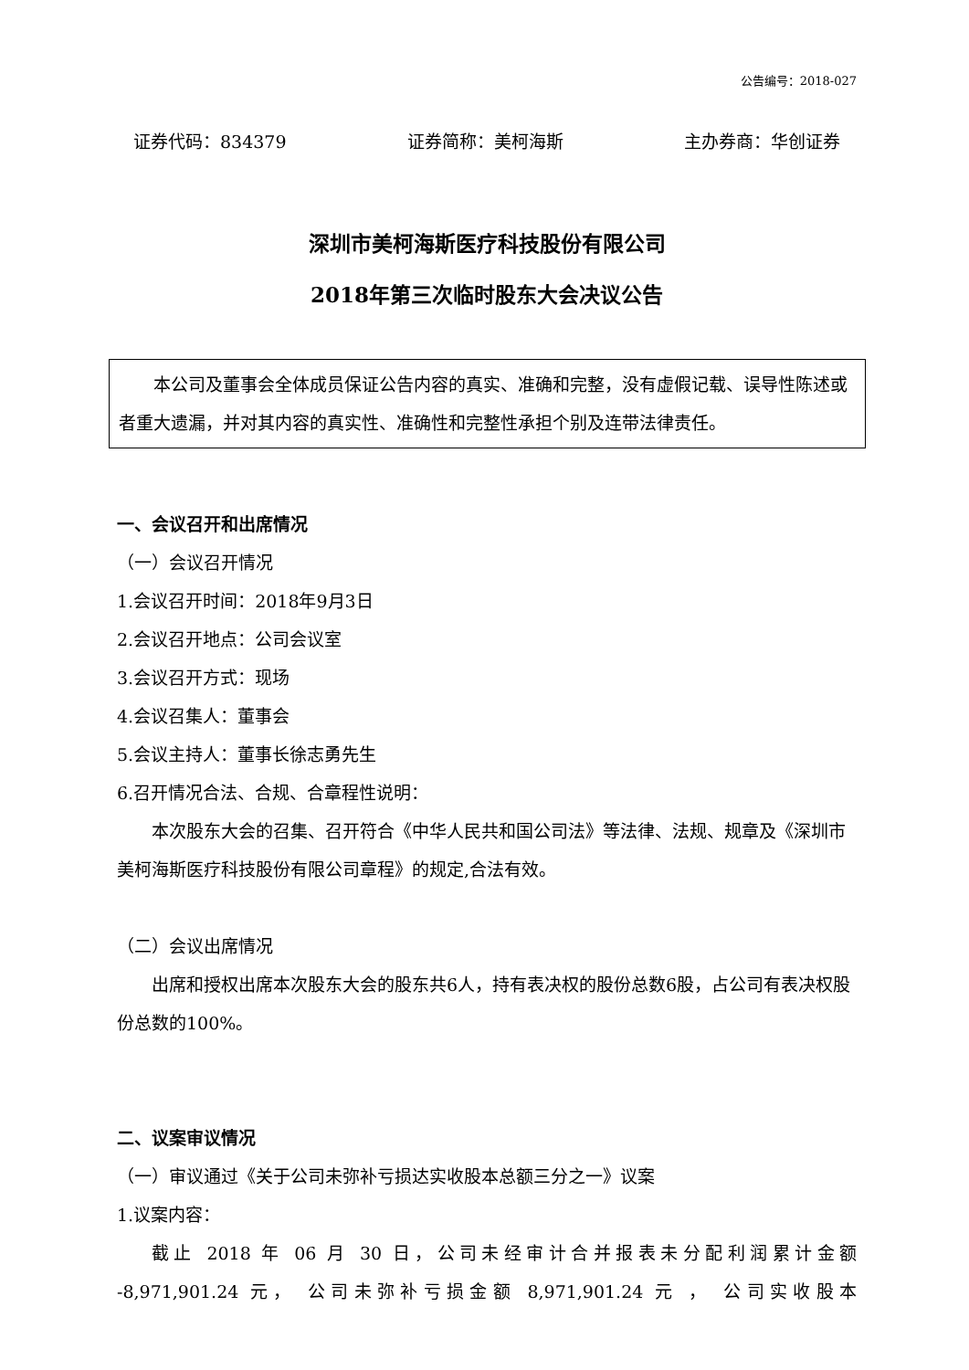公告编号：2018-027
证券代码：834379 证券简称：美柯海斯 主办券商：华创证券
深圳市美柯海斯医疗科技股份有限公司
2018年第三次临时股东大会决议公告
本公司及董事会全体成员保证公告内容的真实、准确和完整，没有虚假记载、误导性陈述或者重大遗漏，并对其内容的真实性、准确性和完整性承担个别及连带法律责任。
一、会议召开和出席情况
（一）会议召开情况
1.会议召开时间：2018年9月3日
2.会议召开地点：公司会议室
3.会议召开方式：现场
4.会议召集人：董事会
5.会议主持人：董事长徐志勇先生
6.召开情况合法、合规、合章程性说明：
本次股东大会的召集、召开符合《中华人民共和国公司法》等法律、法规、规章及《深圳市美柯海斯医疗科技股份有限公司章程》的规定,合法有效。
（二）会议出席情况
出席和授权出席本次股东大会的股东共6人，持有表决权的股份总数6股，占公司有表决权股份总数的100%。
二、议案审议情况
（一）审议通过《关于公司未弥补亏损达实收股本总额三分之一》议案
1.议案内容：
截止 2018 年 06 月 30 日，公司未经审计合并报表未分配利润累计金额
-8,971,901.24 元， 公司未弥补亏损金额 8,971,901.24 元 ， 公司实收股本